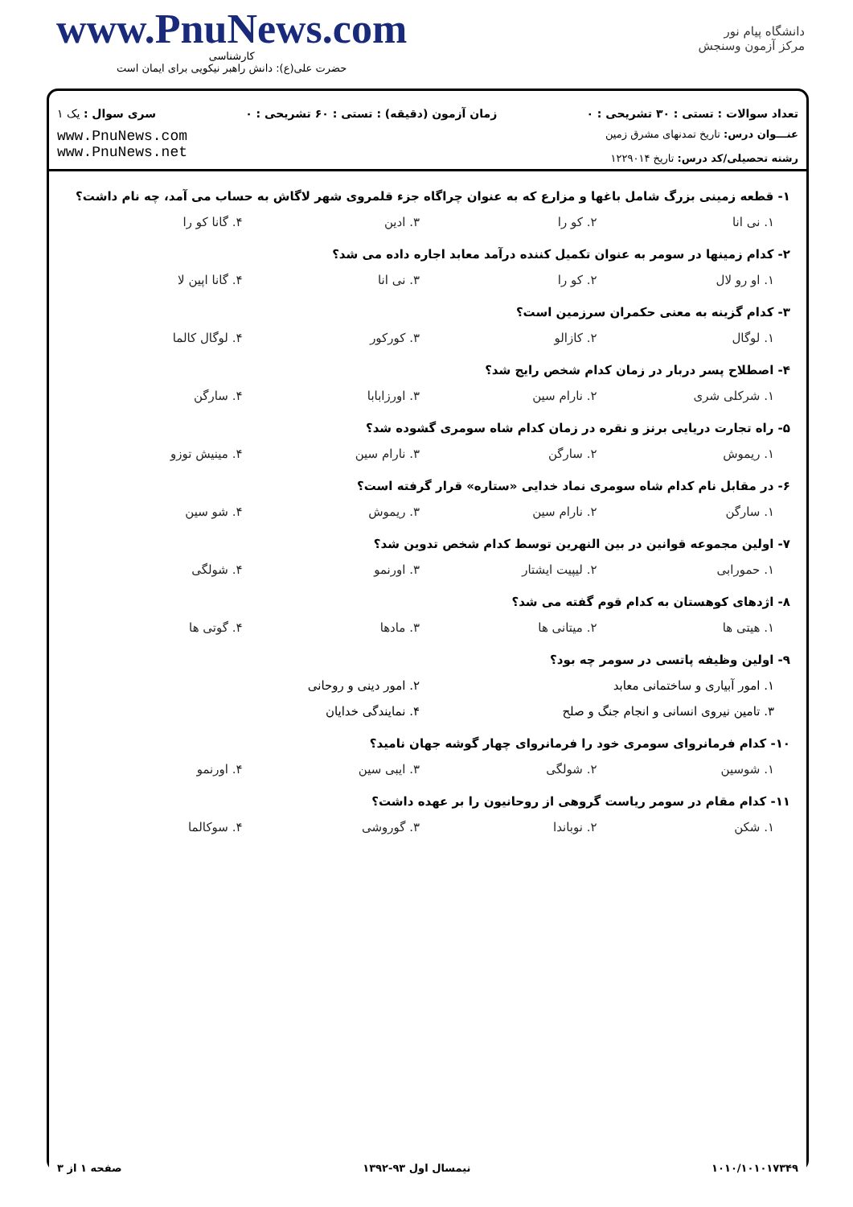www.PnuNews.com
کارشناسی
حضرت علی(ع): دانش راهبر نیکویی برای ایمان است
دانشگاه پیام نور
مرکز آزمون وسنجش
تعداد سوالات : تستی : ۳۰ تشریحی : ۰ زمان آزمون (دقیقه) : تستی : ۶۰ تشریحی : ۰ سری سوال : یک ۱
عنـــوان درس: تاریخ تمدنهای مشرق زمین
رشته تحصیلی/کد درس: تاریخ ۱۲۲۹۰۱۴
www.PnuNews.com
www.PnuNews.net
۱- قطعه زمینی بزرگ شامل باغها و مزارع که به عنوان چراگاه جزء قلمروی شهر لاگاش به حساب می آمد، چه نام داشت؟
۱. نی انا ۲. کو را ۳. ادین ۴. گانا کو را
۲- کدام زمینها در سومر به عنوان تکمیل کننده درآمد معابد اجاره داده می شد؟
۱. او رو لال ۲. کو را ۳. نی انا ۴. گانا اپین لا
۳- کدام گزینه به معنی حکمران سرزمین است؟
۱. لوگال ۲. کازالو ۳. کورکور ۴. لوگال کالما
۴- اصطلاح پسر دربار در زمان کدام شخص رایج شد؟
۱. شرکلی شری ۲. نارام سین ۳. اورزابابا ۴. سارگن
۵- راه تجارت دریایی برنز و نقره در زمان کدام شاه سومری گشوده شد؟
۱. ریموش ۲. سارگن ۳. نارام سین ۴. مینیش توزو
۶- در مقابل نام کدام شاه سومری نماد خدایی «ستاره» قرار گرفته است؟
۱. سارگن ۲. نارام سین ۳. ریموش ۴. شو سین
۷- اولین مجموعه قوانین در بین النهرین توسط کدام شخص تدوین شد؟
۱. حمورابی ۲. لیپیت ایشتار ۳. اورنمو ۴. شولگی
۸- اژدهای کوهستان به کدام قوم گفته می شد؟
۱. هیتی ها ۲. میتانی ها ۳. مادها ۴. گوتی ها
۹- اولین وظیفه پاتسی در سومر چه بود؟
۱. امور آبیاری و ساختمانی معابد ۲. امور دینی و روحانی ۳. تامین نیروی انسانی و انجام جنگ و صلح ۴. نمایندگی خدایان
۱۰- کدام فرمانروای سومری خود را فرمانروای چهار گوشه جهان نامید؟
۱. شوسین ۲. شولگی ۳. ایبی سین ۴. اورنمو
۱۱- کدام مقام در سومر ریاست گروهی از روحانیون را بر عهده داشت؟
۱. شکن ۲. نوباندا ۳. گوروشی ۴. سوکالما
۱۰۱۰/۱۰۱۰۱۷۳۴۹ نیمسال اول ۹۳-۱۳۹۲ صفحه ۱ از ۳